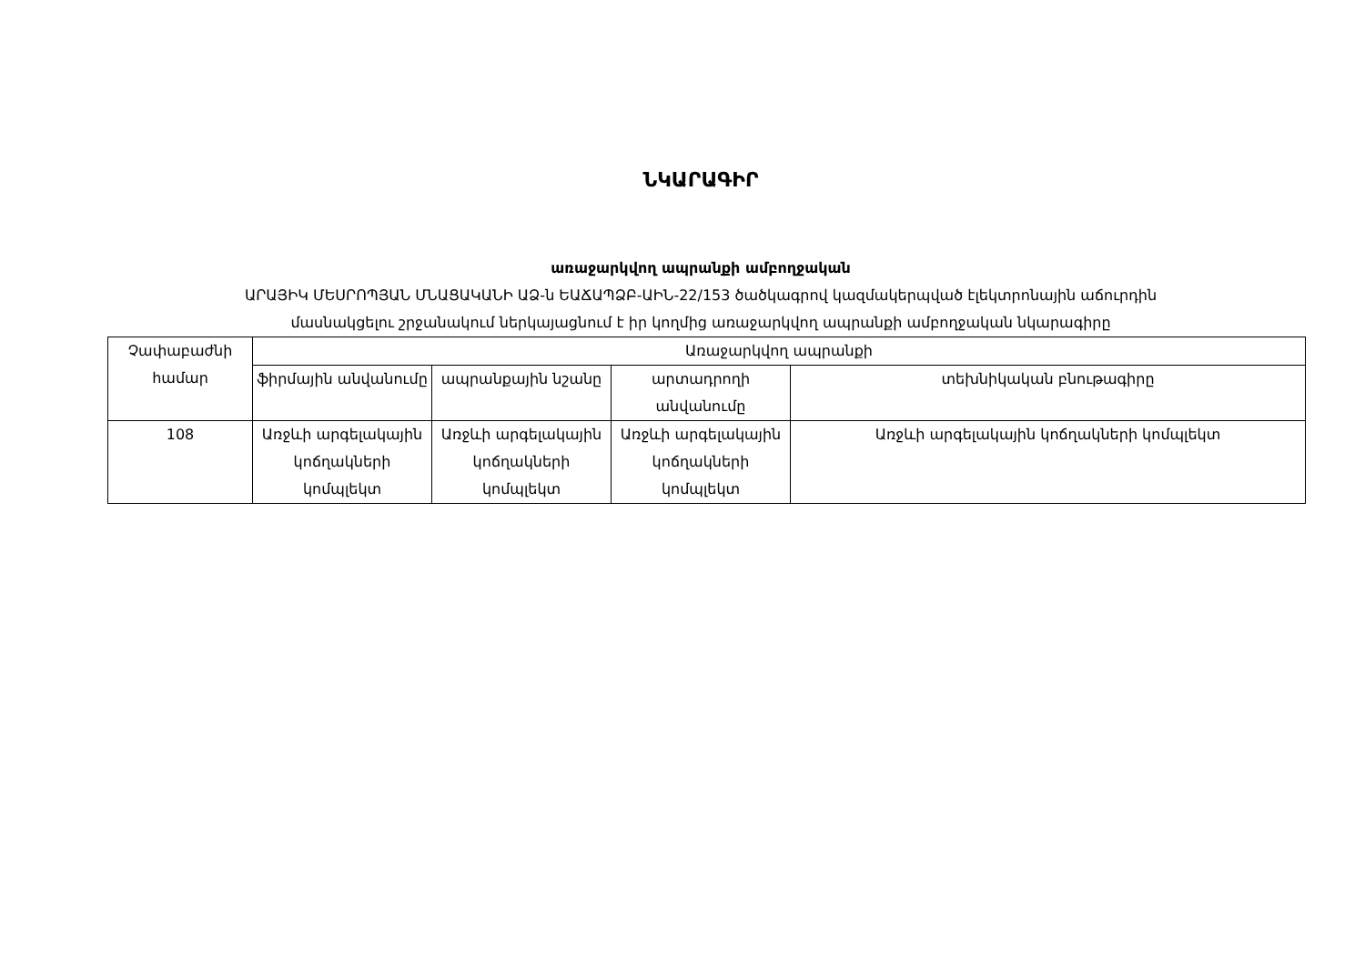ՆԿԱՐԱԳԻՐ
առաջարկվող ապրանքի ամբողջական
ԱՐԱՅԻԿ ՄԵՍՐՈՊՅԱՆ ՄՆԱՑԱԿԱՆԻ ԱՁ-ն ԵԱՃԱՊՁԲ-ԱԻՆ-22/153 ծածկագրով կազմակերպված էլեկտրոնային աճուրդին
մասնակցելու շրջանակում ներկայացնում է իր կողմից առաջարկվող ապրանքի ամբողջական նկարագիրը
| Չափաբաժնի համար | Առաջարկվող ապրանքի | | | |
| --- | --- | --- | --- | --- |
| | ֆիրմային անվանումը | ապրանքային նշանը | արտադրողի անվանումը | տեխնիկական բնութագիրը |
| 108 | Առջևի արգելակային կոճղակների կոմպլեկտ | Առջևի արգելակային կոճղակների կոմպլեկտ | Առջևի արգելակային կոճղակների կոմպլեկտ | Առջևի արգելակային կոճղակների կոմպլեկտ |